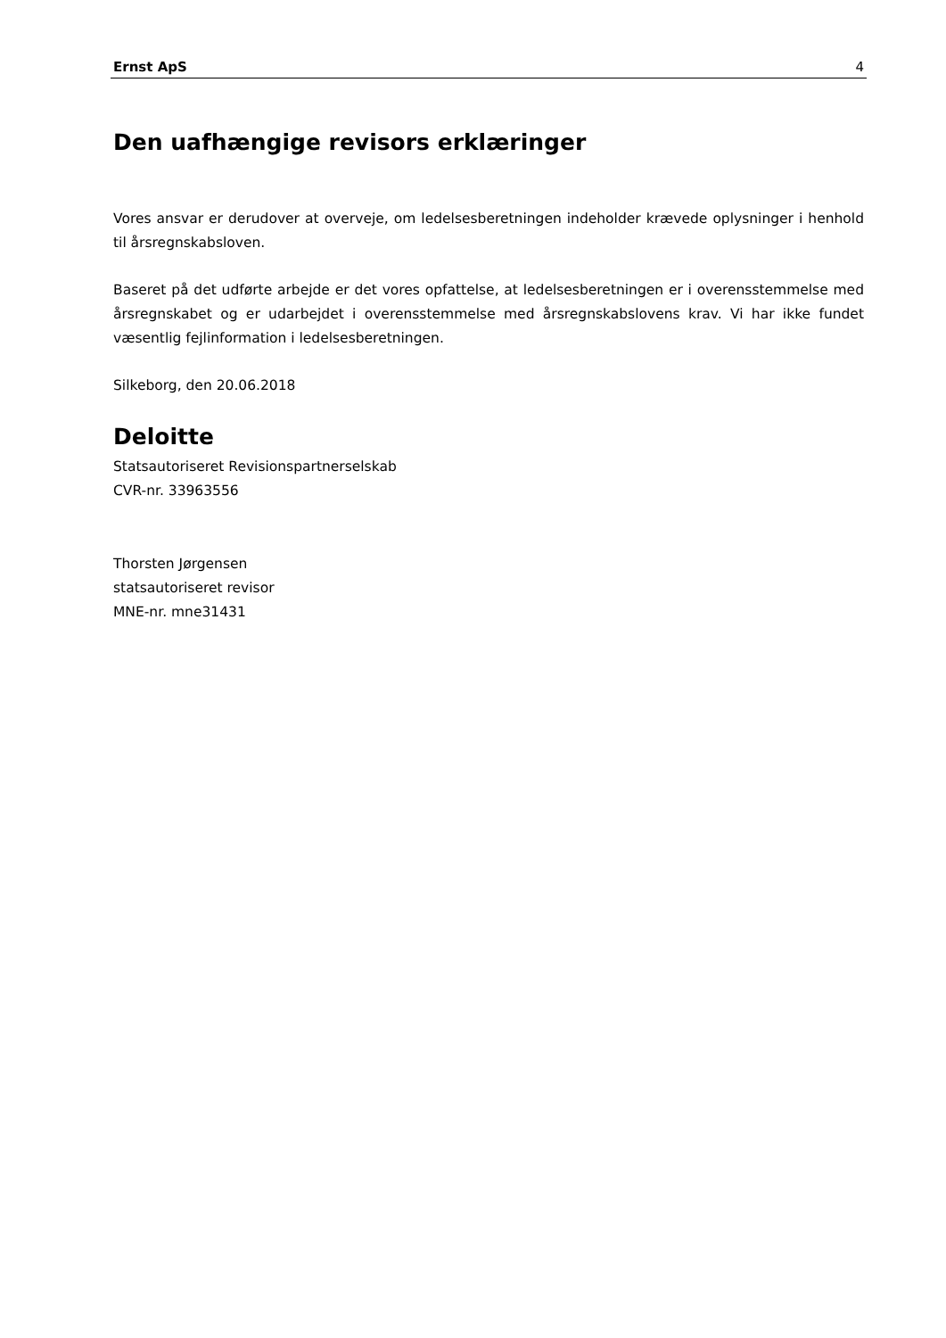Ernst ApS 4
Den uafhængige revisors erklæringer
Vores ansvar er derudover at overveje, om ledelsesberetningen indeholder krævede oplysninger i henhold til årsregnskabsloven.
Baseret på det udførte arbejde er det vores opfattelse, at ledelsesberetningen er i overensstemmelse med årsregnskabet og er udarbejdet i overensstemmelse med årsregnskabslovens krav. Vi har ikke fundet væsentlig fejlinformation i ledelsesberetningen.
Silkeborg, den 20.06.2018
Deloitte
Statsautoriseret Revisionspartnerselskab
CVR-nr. 33963556
Thorsten Jørgensen
statsautoriseret revisor
MNE-nr. mne31431